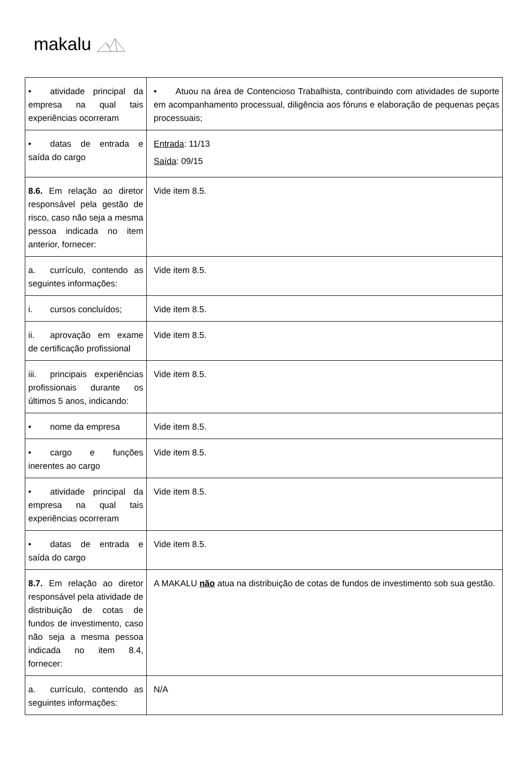makalu
| • atividade principal da empresa na qual tais experiências ocorreram | • Atuou na área de Contencioso Trabalhista, contribuindo com atividades de suporte em acompanhamento processual, diligência aos fóruns e elaboração de pequenas peças processuais; |
| • datas de entrada e saída do cargo | Entrada : 11/13 Saída : 09/15 |
| 8.6. Em relação ao diretor responsável pela gestão de risco, caso não seja a mesma pessoa indicada no item anterior, fornecer: | Vide item 8.5. |
| a. currículo, contendo as seguintes informações: | Vide item 8.5. |
| i. cursos concluídos; | Vide item 8.5. |
| ii. aprovação em exame de certificação profissional | Vide item 8.5. |
| iii. principais experiências profissionais durante os últimos 5 anos, indicando: | Vide item 8.5. |
| • nome da empresa | Vide item 8.5. |
| • cargo e funções inerentes ao cargo | Vide item 8.5. |
| • atividade principal da empresa na qual tais experiências ocorreram | Vide item 8.5. |
| • datas de entrada e saída do cargo | Vide item 8.5. |
| 8.7. Em relação ao diretor responsável pela atividade de distribuição de cotas de fundos de investimento, caso não seja a mesma pessoa indicada no item 8.4, fornecer: | A MAKALU não atua na distribuição de cotas de fundos de investimento sob sua gestão. |
| a. currículo, contendo as seguintes informações: | N/A |